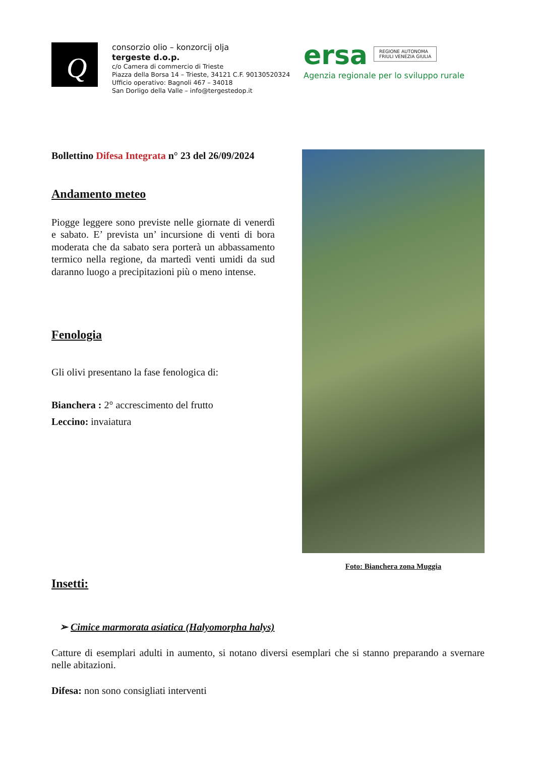Q
consorzio olio – konzorcij olja
tergeste d.o.p.
c/o Camera di commercio di Trieste
Piazza della Borsa 14 – Trieste, 34121 C.F. 90130520324
Ufficio operativo: Bagnoli 467 – 34018
San Dorligo della Valle – info@tergestedop.it
ersa REGIONE AUTONOMA
FRIULI VENEZIA GIULIA
Agenzia regionale per lo sviluppo rurale
Bollettino Difesa Integrata n° 23 del 26/09/2024
Andamento meteo
Piogge leggere sono previste nelle giornate di venerdì e sabato. E’ prevista un’ incursione di venti di bora moderata che da sabato sera porterà un abbassamento termico nella regione, da martedì venti umidi da sud daranno luogo a precipitazioni più o meno intense.
Fenologia
Gli olivi presentano la fase fenologica di:
Bianchera : 2° accrescimento del frutto
Leccino: invaiatura
Foto: Bianchera zona Muggia
Insetti:
➢ Cimice marmorata asiatica (Halyomorpha halys)
Catture di esemplari adulti in aumento, si notano diversi esemplari che si stanno preparando a svernare nelle abitazioni.
Difesa: non sono consigliati interventi